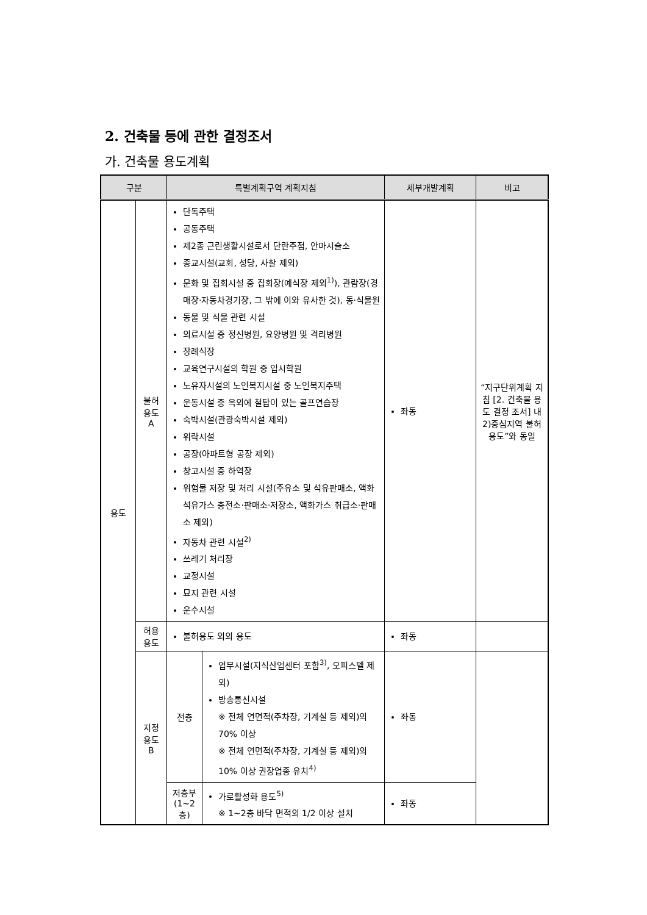2. 건축물 등에 관한 결정조서
가. 건축물 용도계획
| 구분 | | 특별계획구역 계획지침 | | 세부개발계획 | 비고 |
| --- | --- | --- | --- | --- | --- |
| 용도 | 불허 용도 A | 단독주택 공동주택 제2종 근린생활시설로서 단란주점, 안마시술소 종교시설(교회, 성당, 사찰 제외) 문화 및 집회시설 중 집회장(예식장 제외<sup>1)</sup>), 관람장(경매장·자동차경기장, 그 밖에 이와 유사한 것), 동·식물원 동물 및 식물 관련 시설 의료시설 중 정신병원, 요양병원 및 격리병원 장례식장 교육연구시설의 학원 중 입시학원 노유자시설의 노인복지시설 중 노인복지주택 운동시설 중 옥외에 철탑이 있는 골프연습장 숙박시설(관광숙박시설 제외) 위락시설 공장(아파트형 공장 제외) 창고시설 중 하역장 위험물 저장 및 처리 시설(주유소 및 석유판매소, 액화석유가스 충전소·판매소·저장소, 액화가스 취급소·판매소 제외) 자동차 관련 시설<sup>2)</sup> 쓰레기 처리장 교정시설 묘지 관련 시설 운수시설 | | 좌동 | “지구단위계획 지침 [2. 건축물 용도 결정 조서] 내 2)중심지역 불허용도”와 동일 |
| | 허용 용도 | 불허용도 외의 용도 | | 좌동 | |
| | 지정 용도 B | 전층 | 업무시설(지식산업센터 포함<sup>3)</sup>, 오피스텔 제외) 방송통신시설 ※ 전체 연면적(주차장, 기계실 등 제외)의 70% 이상 ※ 전체 연면적(주차장, 기계실 등 제외)의 10% 이상 권장업종 유치<sup>4)</sup> | 좌동 | |
| | | 저층부 (1~2층) | 가로활성화 용도<sup>5)</sup> ※ 1~2층 바닥 면적의 1/2 이상 설치 | 좌동 | |